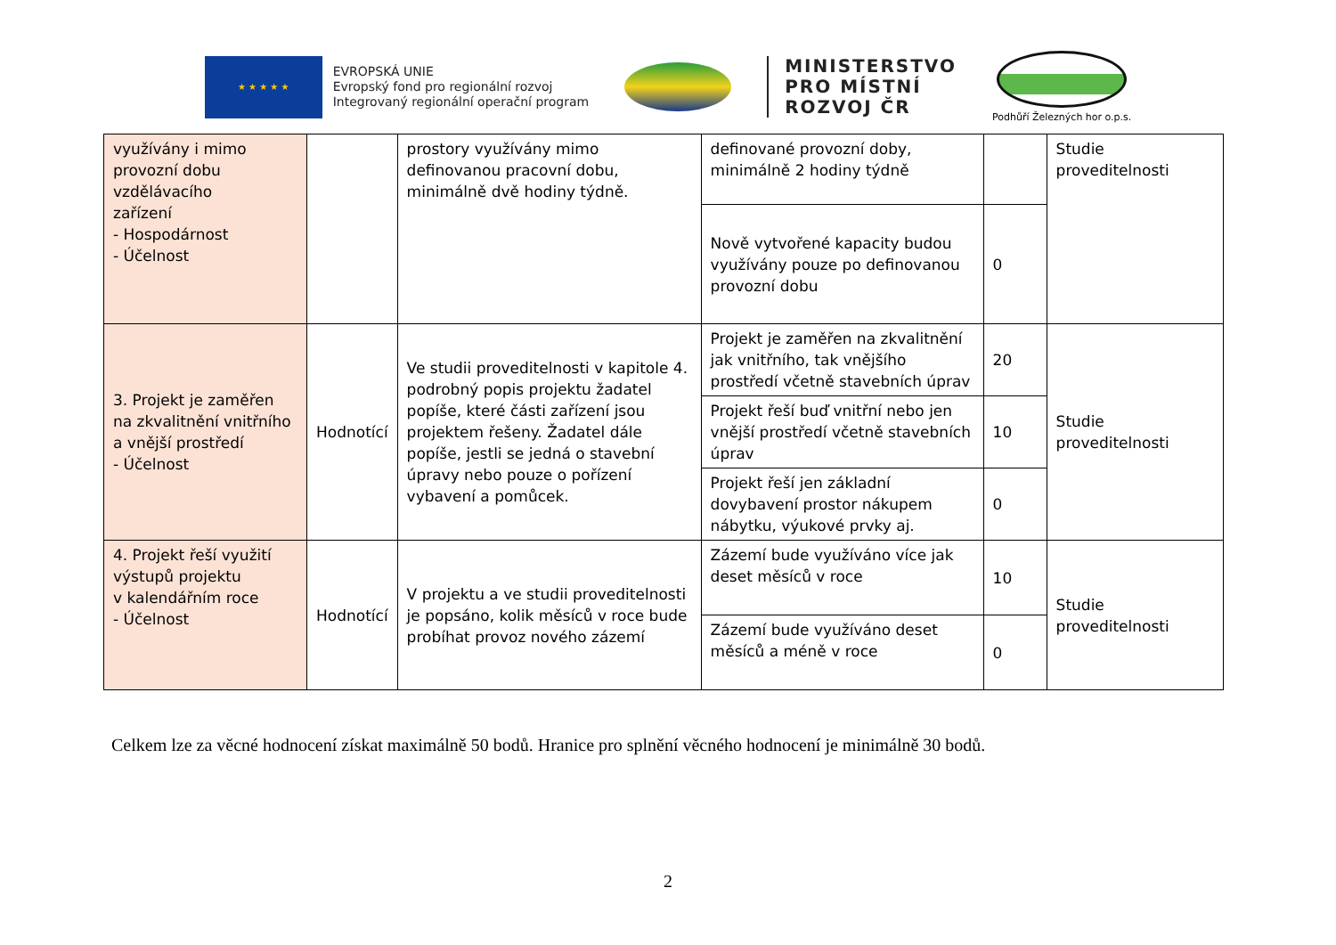★ ★ ★ ★ ★
EVROPSKÁ UNIE
Evropský fond pro regionální rozvoj
Integrovaný regionální operační program
MINISTERSTVO
PRO MÍSTNÍ
ROZVOJ ČR
Podhůří Železných hor o.p.s.
| využívány i mimo provozní dobu vzdělávacího zařízení - Hospodárnost - Účelnost | | prostory využívány mimo definovanou pracovní dobu, minimálně dvě hodiny týdně. | definované provozní doby, minimálně 2 hodiny týdně | | Studie proveditelnosti |
| | | | Nově vytvořené kapacity budou využívány pouze po definovanou provozní dobu | 0 | |
| 3. Projekt je zaměřen na zkvalitnění vnitřního a vnější prostředí - Účelnost | Hodnotící | Ve studii proveditelnosti v kapitole 4. podrobný popis projektu žadatel popíše, které části zařízení jsou projektem řešeny. Žadatel dále popíše, jestli se jedná o stavební úpravy nebo pouze o pořízení vybavení a pomůcek. | Projekt je zaměřen na zkvalitnění jak vnitřního, tak vnějšího prostředí včetně stavebních úprav | 20 | Studie proveditelnosti |
| | | | Projekt řeší buď vnitřní nebo jen vnější prostředí včetně stavebních úprav | 10 | |
| | | | Projekt řeší jen základní dovybavení prostor nákupem nábytku, výukové prvky aj. | 0 | |
| 4. Projekt řeší využití výstupů projektu v kalendářním roce - Účelnost | Hodnotící | V projektu a ve studii proveditelnosti je popsáno, kolik měsíců v roce bude probíhat provoz nového zázemí | Zázemí bude využíváno více jak deset měsíců v roce | 10 | Studie proveditelnosti |
| | | | Zázemí bude využíváno deset měsíců a méně v roce | 0 | |
Celkem lze za věcné hodnocení získat maximálně 50 bodů. Hranice pro splnění věcného hodnocení je minimálně 30 bodů.
2